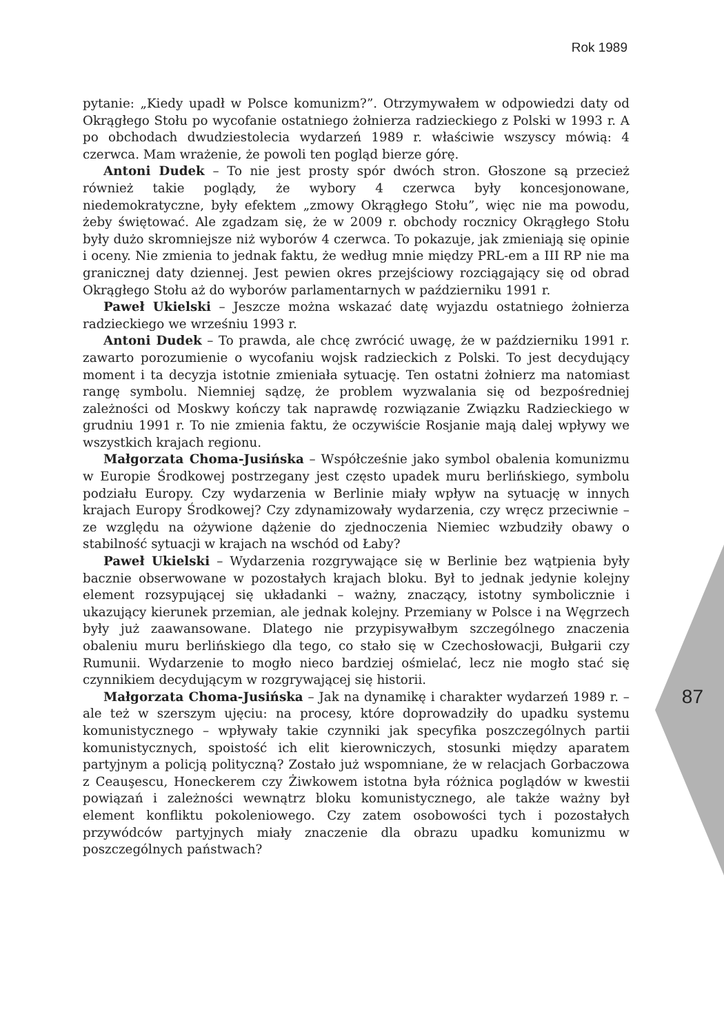Rok 1989
pytanie: „Kiedy upadł w Polsce komunizm?”. Otrzymywałem w odpowiedzi daty od Okrągłego Stołu po wycofanie ostatniego żołnierza radzieckiego z Polski w 1993 r. A po obchodach dwudziestolecia wydarzeń 1989 r. właściwie wszyscy mówią: 4 czerwca. Mam wrażenie, że powoli ten pogląd bierze górę.
Antoni Dudek – To nie jest prosty spór dwóch stron. Głoszone są przecież również takie poglądy, że wybory 4 czerwca były koncesjonowane, niedemokratyczne, były efektem „zmowy Okrągłego Stołu”, więc nie ma powodu, żeby świętować. Ale zgadzam się, że w 2009 r. obchody rocznicy Okrągłego Stołu były dużo skromniejsze niż wyborów 4 czerwca. To pokazuje, jak zmieniają się opinie i oceny. Nie zmienia to jednak faktu, że według mnie między PRL-em a III RP nie ma granicznej daty dziennej. Jest pewien okres przejściowy rozciągający się od obrad Okrągłego Stołu aż do wyborów parlamentarnych w październiku 1991 r.
Paweł Ukielski – Jeszcze można wskazać datę wyjazdu ostatniego żołnierza radzieckiego we wrześniu 1993 r.
Antoni Dudek – To prawda, ale chcę zwrócić uwagę, że w październiku 1991 r. zawarto porozumienie o wycofaniu wojsk radzieckich z Polski. To jest decydujący moment i ta decyzja istotnie zmieniała sytuację. Ten ostatni żołnierz ma natomiast rangę symbolu. Niemniej sądzę, że problem wyzwalania się od bezpośredniej zależności od Moskwy kończy tak naprawdę rozwiązanie Związku Radzieckiego w grudniu 1991 r. To nie zmienia faktu, że oczywiście Rosjanie mają dalej wpływy we wszystkich krajach regionu.
Małgorzata Choma-Jusińska – Współcześnie jako symbol obalenia komunizmu w Europie Środkowej postrzegany jest często upadek muru berlińskiego, symbolu podziału Europy. Czy wydarzenia w Berlinie miały wpływ na sytuację w innych krajach Europy Środkowej? Czy zdynamizowały wydarzenia, czy wręcz przeciwnie – ze względu na ożywione dążenie do zjednoczenia Niemiec wzbudziły obawy o stabilność sytuacji w krajach na wschód od Łaby?
Paweł Ukielski – Wydarzenia rozgrywające się w Berlinie bez wątpienia były bacznie obserwowane w pozostałych krajach bloku. Był to jednak jedynie kolejny element rozsypującej się układanki – ważny, znaczący, istotny symbolicznie i ukazujący kierunek przemian, ale jednak kolejny. Przemiany w Polsce i na Węgrzech były już zaawansowane. Dlatego nie przypisywałbym szczególnego znaczenia obaleniu muru berlińskiego dla tego, co stało się w Czechosłowacji, Bułgarii czy Rumunii. Wydarzenie to mogło nieco bardziej ośmielać, lecz nie mogło stać się czynnikiem decydującym w rozgrywającej się historii.
Małgorzata Choma-Jusińska – Jak na dynamikę i charakter wydarzeń 1989 r. – ale też w szerszym ujęciu: na procesy, które doprowadziły do upadku systemu komunistycznego – wpływały takie czynniki jak specyfika poszczególnych partii komunistycznych, spoistość ich elit kierowniczych, stosunki między aparatem partyjnym a policją polityczną? Zostało już wspomniane, że w relacjach Gorbaczowa z Ceauşescu, Honeckerem czy Żiwkowem istotna była różnica poglądów w kwestii powiązań i zależności wewnątrz bloku komunistycznego, ale także ważny był element konfliktu pokoleniowego. Czy zatem osobowości tych i pozostałych przywódców partyjnych miały znaczenie dla obrazu upadku komunizmu w poszczególnych państwach?
87